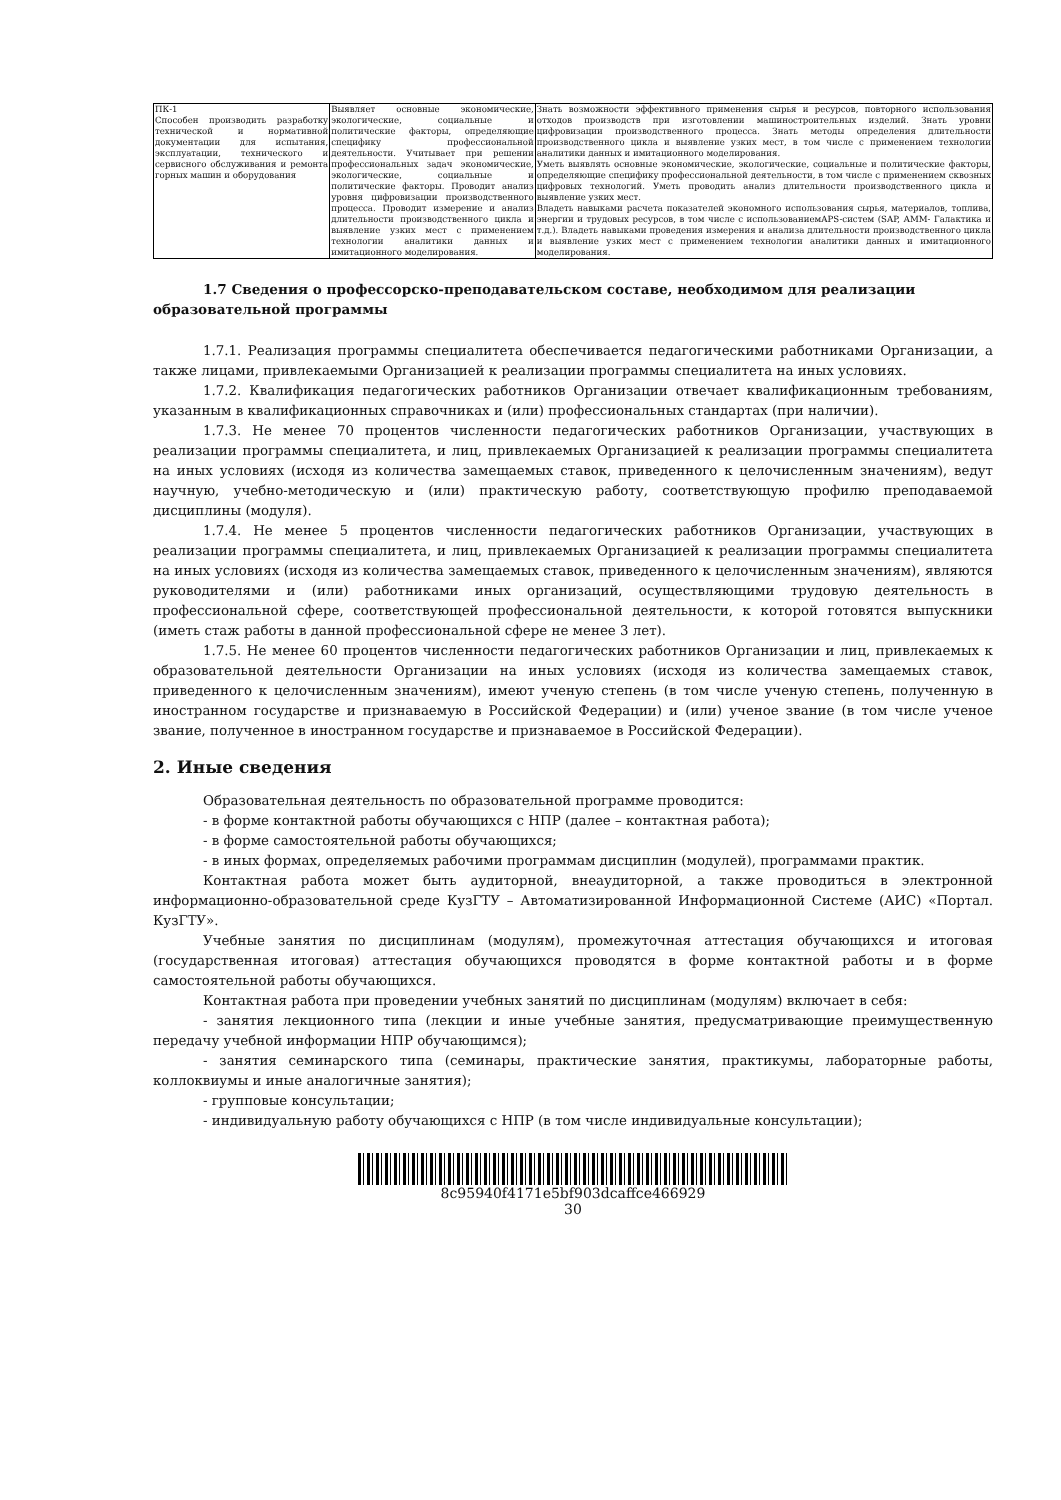| ПК-1 Способен производить разработку технической и нормативной документации для испытания, эксплуатации, технического и сервисного обслуживания и ремонта горных машин и оборудования | Выявляет основные экономические, экологические, социальные и политические факторы, определяющие специфику профессиональной деятельности. Учитывает при решении профессиональных задач экономические, экологические, социальные и политические факторы. Проводит анализ уровня цифровизации производственного процесса. Проводит измерение и анализ длительности производственного цикла и выявление узких мест с применением технологии аналитики данных и имитационного моделирования. | Знать возможности эффективного применения сырья и ресурсов, повторного использования отходов производств при изготовлении машиностроительных изделий. Знать уровни цифровизации производственного процесса. Знать методы определения длительности производственного цикла и выявление узких мест, в том числе с применением технологии аналитики данных и имитационного моделирования. Уметь выявлять основные экономические, экологические, социальные и политические факторы, определяющие специфику профессиональной деятельности, в том числе с применением сквозных цифровых технологий. Уметь проводить анализ длительности производственного цикла и выявление узких мест. Владеть навыками расчета показателей экономного использования сырья, материалов, топлива, энергии и трудовых ресурсов, в том числе с использованиемAPS-систем (SAP, АММ- Галактика и т.д.). Владеть навыками проведения измерения и анализа длительности производственного цикла и выявление узких мест с применением технологии аналитики данных и имитационного моделирования. |
1.7 Сведения о профессорско-преподавательском составе, необходимом для реализации образовательной программы
1.7.1. Реализация программы специалитета обеспечивается педагогическими работниками Организации, а также лицами, привлекаемыми Организацией к реализации программы специалитета на иных условиях.
1.7.2. Квалификация педагогических работников Организации отвечает квалификационным требованиям, указанным в квалификационных справочниках и (или) профессиональных стандартах (при наличии).
1.7.3. Не менее 70 процентов численности педагогических работников Организации, участвующих в реализации программы специалитета, и лиц, привлекаемых Организацией к реализации программы специалитета на иных условиях (исходя из количества замещаемых ставок, приведенного к целочисленным значениям), ведут научную, учебно-методическую и (или) практическую работу, соответствующую профилю преподаваемой дисциплины (модуля).
1.7.4. Не менее 5 процентов численности педагогических работников Организации, участвующих в реализации программы специалитета, и лиц, привлекаемых Организацией к реализации программы специалитета на иных условиях (исходя из количества замещаемых ставок, приведенного к целочисленным значениям), являются руководителями и (или) работниками иных организаций, осуществляющими трудовую деятельность в профессиональной сфере, соответствующей профессиональной деятельности, к которой готовятся выпускники (иметь стаж работы в данной профессиональной сфере не менее 3 лет).
1.7.5. Не менее 60 процентов численности педагогических работников Организации и лиц, привлекаемых к образовательной деятельности Организации на иных условиях (исходя из количества замещаемых ставок, приведенного к целочисленным значениям), имеют ученую степень (в том числе ученую степень, полученную в иностранном государстве и признаваемую в Российской Федерации) и (или) ученое звание (в том числе ученое звание, полученное в иностранном государстве и признаваемое в Российской Федерации).
2. Иные сведения
Образовательная деятельность по образовательной программе проводится:
- в форме контактной работы обучающихся с НПР (далее – контактная работа);
- в форме самостоятельной работы обучающихся;
- в иных формах, определяемых рабочими программам дисциплин (модулей), программами практик.
Контактная работа может быть аудиторной, внеаудиторной, а также проводиться в электронной информационно-образовательной среде КузГТУ – Автоматизированной Информационной Системе (АИС) «Портал. КузГТУ».
Учебные занятия по дисциплинам (модулям), промежуточная аттестация обучающихся и итоговая (государственная итоговая) аттестация обучающихся проводятся в форме контактной работы и в форме самостоятельной работы обучающихся.
Контактная работа при проведении учебных занятий по дисциплинам (модулям) включает в себя:
- занятия лекционного типа (лекции и иные учебные занятия, предусматривающие преимущественную передачу учебной информации НПР обучающимся);
- занятия семинарского типа (семинары, практические занятия, практикумы, лабораторные работы, коллоквиумы и иные аналогичные занятия);
- групповые консультации;
- индивидуальную работу обучающихся с НПР (в том числе индивидуальные консультации);
8c95940f4171e5bf903dcaffce466929
30